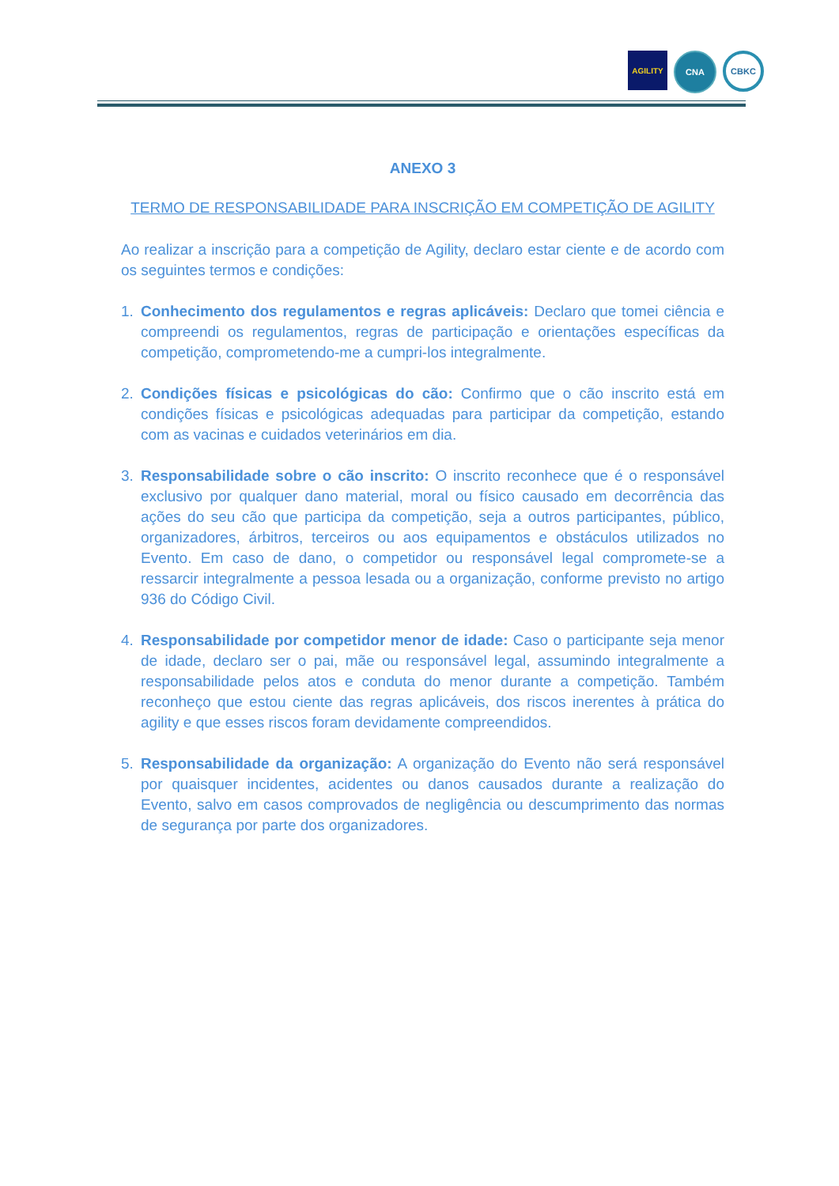AGILITY CNA
CBKC
ANEXO 3
TERMO DE RESPONSABILIDADE PARA INSCRIÇÃO EM COMPETIÇÃO DE AGILITY
Ao realizar a inscrição para a competição de Agility, declaro estar ciente e de acordo com os seguintes termos e condições:
1. Conhecimento dos regulamentos e regras aplicáveis: Declaro que tomei ciência e compreendi os regulamentos, regras de participação e orientações específicas da competição, comprometendo-me a cumpri-los integralmente.
2. Condições físicas e psicológicas do cão: Confirmo que o cão inscrito está em condições físicas e psicológicas adequadas para participar da competição, estando com as vacinas e cuidados veterinários em dia.
3. Responsabilidade sobre o cão inscrito: O inscrito reconhece que é o responsável exclusivo por qualquer dano material, moral ou físico causado em decorrência das ações do seu cão que participa da competição, seja a outros participantes, público, organizadores, árbitros, terceiros ou aos equipamentos e obstáculos utilizados no Evento. Em caso de dano, o competidor ou responsável legal compromete-se a ressarcir integralmente a pessoa lesada ou a organização, conforme previsto no artigo 936 do Código Civil.
4. Responsabilidade por competidor menor de idade: Caso o participante seja menor de idade, declaro ser o pai, mãe ou responsável legal, assumindo integralmente a responsabilidade pelos atos e conduta do menor durante a competição. Também reconheço que estou ciente das regras aplicáveis, dos riscos inerentes à prática do agility e que esses riscos foram devidamente compreendidos.
5. Responsabilidade da organização: A organização do Evento não será responsável por quaisquer incidentes, acidentes ou danos causados durante a realização do Evento, salvo em casos comprovados de negligência ou descumprimento das normas de segurança por parte dos organizadores.